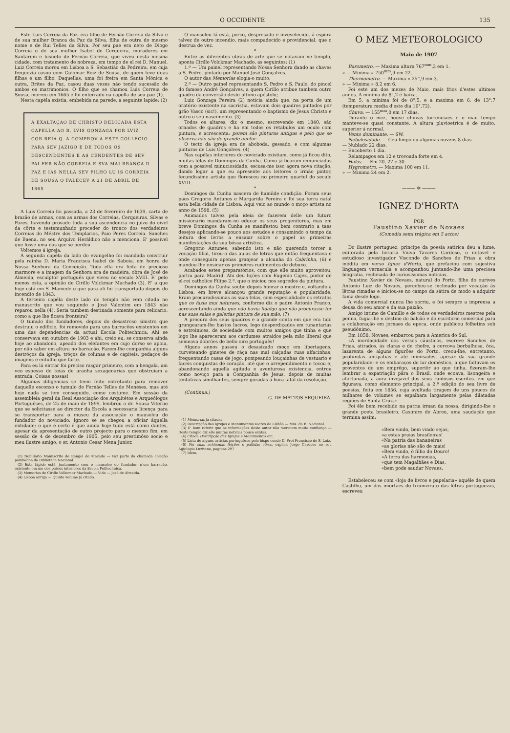O OCCIDENTE 135
Este Luis Correia da Paz, era filho de Fernão Correia da Silva e de sua mulher Branca da Paz da Silva, filha de outra do mesmo nome e de Rui Telles da Silva. Por seu pae era neto de Diogo Correia e de sua mulher Isabel de Cerqueira, moradores em Santarem e bisneto de Fernão Correia, que viveu nesta mesma cidade, com tratamento de nobreza, em tempo de el rei D. Manuel. Luiz Correia morou em Lisboa a S. Sebastião da Pedreira, em cuja freguezia casou com Guiomar Roiz de Sousa, de quem teve duas filhas e um filho. Daquellas, uma foi freira em Santa Mónica e outra, Brites da Paz, casou duas vezes não tendo sucessão de ambos os matrimonios. O filho que se chamou Luis Correia de Sousa, morreu em 1665 e foi enterrado na capella de seu pae (1).
Nesta capéla existia, embebida na parede, a seguinte lapide: (2)
Á EXALTAÇÃO DE CHRISTO DEDICADA ESTA CAPELLA AO B. LVIS GONZAGA POR LVIZ COR REIA Q. A COMPROV A ESTE COLLEGIO PARA SEV JAZIGO E DE TODOS OS DESCENDENTES E AS CENDENTES DE SEV PAI FER NÃO CORREIA E SVA MAI BRANCA D PAZ E IAS NELLA SEV FILHO LU IS CORREIA DE SOUSA Q FALECEV A 21 DE ABRIL DE 1665
A Luis Correia foi passada, a 23 de fevereiro de 1639, carta de brazão de armas, com as armas dos Correias, Cerqueiras, Silvas e Pazes, havendo provado toda a sua ascendencia no juizo do civel da côrte e testemunhado proceder do tronco dos verdadeiros Correias do Méstre dos Templarios, Paio Peres Correia. Sanches de Baena, no seu Arquivo Heráldico não a menciona. E' possivel que fosse uma das que se perdeu.
Voltemos á igreja.
A segunda capéla da lado do evangelho foi mandada construir pela rainha D. Maria Francisca Isabel de Saboia, em honra de Nossa Senhora da Conceição. Toda ella era feita de precioso marmore e a imagem da Senhora era de madeira, obra de José de Almeida, esculptor português que viveu no seculo XVIII. E' pelo menos esta, a opinião de Cirillo Volckmar Machado (3). E' a que hoje está em S. Mamede e que para ali foi transportada depois do incendio de 1843.
A terceira capéla deste lado do templo não vem citada no manuscrito que vou seguindo e José Valentim em 1843 não reparou nella (4). Seria tambem destinada somente para relicario, como a que lhe ficava fronteira?
O tumulo dos fundadores, depois do desastroso sinistro que destruiu o edificio, foi removido para uns barracões existentes em uma das dependencias da actual Escola Politechnica. Ahi se conservava em outubro de 1903 e ahi, creio eu, se conserva ainda hoje ao abandono, apeado dos elefantes em cujo dorso se apoia, por não caber em altura no barracão. Fazem-lhe companhia alguns destróços da igreja, tróços de colunas e de capiteis, pedaços de imagens e entulho que farte.
Para eu lá entrar foi preciso rasgar primeiro, com a bengala, um veo espesso de teias de aranha sexagenarias que obstruiam a entrada. Coisas nossas!
Algumas diligencias se teem feito entretanto para remover daquelle esconso o tumulo de Fernão Telles de Menéses, mas até hoje nada se tem conseguido, como costume. Em sessão da assembleia geral da Real Associação dos Arquitétos e Arqueólogos Portuguêses, de 25 de maio de 1899, lembrou o dr. Sousa Viterbo que se solicitasse ao director da Escola a necessaria licença para se transportar para o museu da associação o mausoleu do fundador do noviciado. Ignoro se se chegou a oficiar áquella entidade; o que é certo é que ainda hoje tudo está como dantes, apesar da apresentação de outro projecto para o mesmo fim, em sessão de 4 de dezembro de 1905, pelo seu prestimôso socio e meu ilustre amigo, o sr. Antonio Cesar Mena Junior.
(1) Nobiliario Manuscrito de Rangel de Macedo — Faz parte da chamada coleção pombalina da Bibliotéca Nacional.
(2) Esta lápide está, juntamente com o mausoleo do fundador, n'um barracão, existente em um dos pateos interiores da Escola Politechnica.
(3) Memorias de Cirillo Volkemar Machado — Vide — José de Almeida.
(4) Lisboa antiga — Quinto volume já citado.
O mansoleu lá está, porco, despresado e invevelecido, á espera talvez de outro incendio, mais compadecido e providencial, que o destrua de vez.
*
Entre as diferentes obras de arte que se notavam ne templo, aponta Cirillo Volckmar Machado, as seguintes: (1)
1.º — Um painel representando Nossa Senhora dando as chaves a S. Pedro, pintado por Manuel José Gonçalves.
O autor das Memorias elogia-o muito;
2.º — Outro painel representando S. Pedro e S. Paulo, do pincel do famoso André Gonçalves, a quem Cirillo atribue tambem outro quadro da conversão deste ultimo apóstolo;
Luiz Gonzaga Pereira (2) noticia ainda que, na porta de um oratório existente na sacristia, estavam dois quadros pintados por grão Vasco (sic!), um representando o baptismo de Jesus Christo e outro o seu nascimento. (3)
Todos os altares, diz o mesmo, escrevendo em 1840, são ornados de quadros e ha em todos os retabulos um oculo com pintura, e acrescenta: porem são pinturas antigas e pelo que se observa não são de grande auctor.
O tecto da igreja era de aboboda, gessado, e com algumas pinturas de Luis Gonçalves. (4)
Nas capélas interiores do noviciado existiam, como já ficou dito, muitas télas de Domingos da Cunha. Como já ficaram ennunciadas com a possivel minuciosidade, escusa-me isso agora nova citação, dando logar a que eu apresente aos leitores o irmão pintor, fecundissimo artista que floresceu no primeiro quartel do seculo XVIII.
*
Domingos da Cunha nascera de humilde condição. Foram seus paes Gregorio Antunes e Margarida Pereira e foi sua terra natal esta bella cidade de Lisboa. Aqui veio ao mundo o moço artista no anno de 1598. (5)
Animados talvez pela ideia de fazerem delle um futuro missionario mandaram-no educar os seus progenitores, mas em breve Domingos da Cunha se manifestou bem contrario a taes desejos aplicando-se pouco aos estudos e consumindo o tempo da leitura dos livros a ensaiar sobre o papel as primeiras manifestações da sua bóssa artistica.
Gregorio Antunes, sabendo isto e não querendo torcer a vocação filial, tirou-o das aulas de letras que então frequentava e onde conseguira apenas granjear a alcunha do Cabrinha, (6) e mandou-lhe ensinar os primeiros rudimentos de debuxo.
Acabados estes preparatórios, com que elle muito aproveitou, partiu para Madrid. Ahi deu lições com Eugenio Cajez, pintor de el-rei catholico Filipe 2.º, que o iniciou nos segredos da pintura.
Domingos da Cunha soube depois honrar o mestre e, voltando a Lisboa, em breve alcançou grande reputação e popularidade. Eram procuradissimas as suas telas, com especialidade os retratos que os fazia mui naturaes, conforme diz o padre Antonio Franco, acrescentando ainda que não havia fidalgo que não procurasse ter nas suas salas e galerias pintura de sua mão. (7)
A procura dos seus quadros e a grande conta em que era tido grangearam-lhe bastos lucros, logo desperdiçados em tunantarias e estroinices, de sociedade com muitos amigos que tinha e que logo lhe apareceram aos cardumes atraidos pela mão liberal que semeava dobrões de bello oiro português!
Alguns annos passou o desasizado moço em libertagens, curveteando ginetes de ráça nas mal calçadas ruas alfacinhas, frequentando casas de jogo, pompeando louçainhas de vestuario e faceis conquistas de coração, até que o arrependimento o tocou e, abandonando aquella agitada e aventurosa existencia, entrou como noviço para a Companhia de Jesus, depois de muitas tentativas similhantes, sempre goradas á hora fatál da resolução.
(Continua.)
G. DE MATTOS SEQUEIRA.
(1) Memorias já citadas.
(2) Descripção das Igrejas e Monumentos sacros de Lisbôa — Mss. da B. Nacional.
(3) E' bom referir que as informações deste autor não merecem muita confiança — Deste templo diz elle muitas noticias pouco exátas.
(4) Citada Descripção das Igrejas e Monumentos etc.
(5) Lista de alguns artistas portuguêses pelo bispo conde D. Frei Francisco de S. Luiz.
(6) Por suas achinadas feições e pallidas côres, explica Jorge Cardoso no seu Agiologio Luzitano, paginas 297
(7) Idem.
O MEZ METEOROLOGICO
Maio de 1907
Barometro. — Maxima altura 767<sup>mm</sup>,3 em 1.
» — Minima » 750<sup>mm</sup>,9 em 22.
Thermometro. — Maxima » 25°,9 em 3.
» — Minima » 8,2 em 6.
Foi este um dos mezes de Maio, mais frios d'estes ultimos annos. A minima de 8°,2 é baixa.
Em 5, a minima foi de 8°,5, e a maxima em 6, de 13°,7 (temperatura media d'este dia 10°,72).
Chuva. — 155<sup>mm</sup>,0 em 17 dias.
Durante o mez, houve chuvas torrenciaes e o mau tempo manteve-se quasi constante. A altura pluvioetrica é de muito, superior á normal.
Vento dominante. — SW.
Nebulosidade. — Ceu limpo ou algumas nuvens 8 dias.
— Nublado 22 dias.
— Encoberto 1 dia.
Relampagos em 12 e trovoada forte em 4.
Halos. — Em 20, 27 e 30.
Hygrometro. — Maxima 100 em 11.
» — Minima 24 em 2.
——— ✻ ———
IGNEZ D'HORTA
POR
Faustino Xavier de Novaes
(Comedia semi trágica em 5 actos)
Do ilustre portuguez, principe da poesia satirica deu a lume, editorada pela livraria Viuva Tavares Cardoso, o notavel e estudioso investigador Visconde de Sanches de Frias a obra inédita em verso Ignez d'Horta, que prefaciou com sujestiva linguagem vernacula e acompanhou juntando-lhe uma preciosa biografia, recheiada de curiosissimas noticias.
Faustino Xavier de Novaes, natural do Porto, filho do ourives Antonio Luiz de Novaes, percebeu-se inclinado por vocação ás lêtras rimadas e iniciou-se no campo da sátira de modo a adquirir fama desde logo.
A vida comercial nunca lhe sorriu, e foi sempre a imprensa a deusa do seu amor e da sua paixão.
Amigo intimo de Camillo e de todos os verdadeiros mestres pela penna, fugia-lhe o destino do balcão e do escritorio comercial para a colaboração em jornaes da epoca, onde publicou folhetins sob pseudónimo.
Em 1858, Novaes, embarcou para a America do Sul.
«A mordacidade dos versos cáusticos, escreve Sanches de Frias, atirados, ás claras e de chofre, á corcova borbulhosa, ôca, lazarenta de alguns figurões do Porto, creou-lhe, entretanto, profundas antipatias e até inimisades, apesar da sua grande popularidade; e os embaraços do lar doméstico, a que faltavam os proventos de um emprêgo, superiôr ao que tinha, fizeram-lhe lembrar a expatriação pâra o Brasil, onde ecoava, lisongeira e afortunada, a aura invejavel dos seus ruidosos escritos. em que figurava, como elemento principal, a 2.ª edição do seu livro de poesias, feita em 1856, cuja avultada tiragem de uns poucos de milhares de volumes se espalhara largamente pelas dilatadas regiões de Santa Cruz.»
Foi êle bem recebido na patria irman da nossa, dirigindo-lhe o grande poeta brasileiro, Casimiro de Abreu, uma saudação que termina assim:
«Bem vindo, bem vindo sejas,
«a estas praias brasileiras!
«Na patria das bananeiras
«as glorias não são de mais!
«Bem vindo, ó filho do Douro!
«A terra das harmonias,
«que tem Magalhães e Dias,
«bem pode saudar Novaes.
Estabeleceu se com «loja de livros e papelaria» aquêle de quem Castilho, um dos imortaes do triumvirato das lêtras portuguezas, escreveu